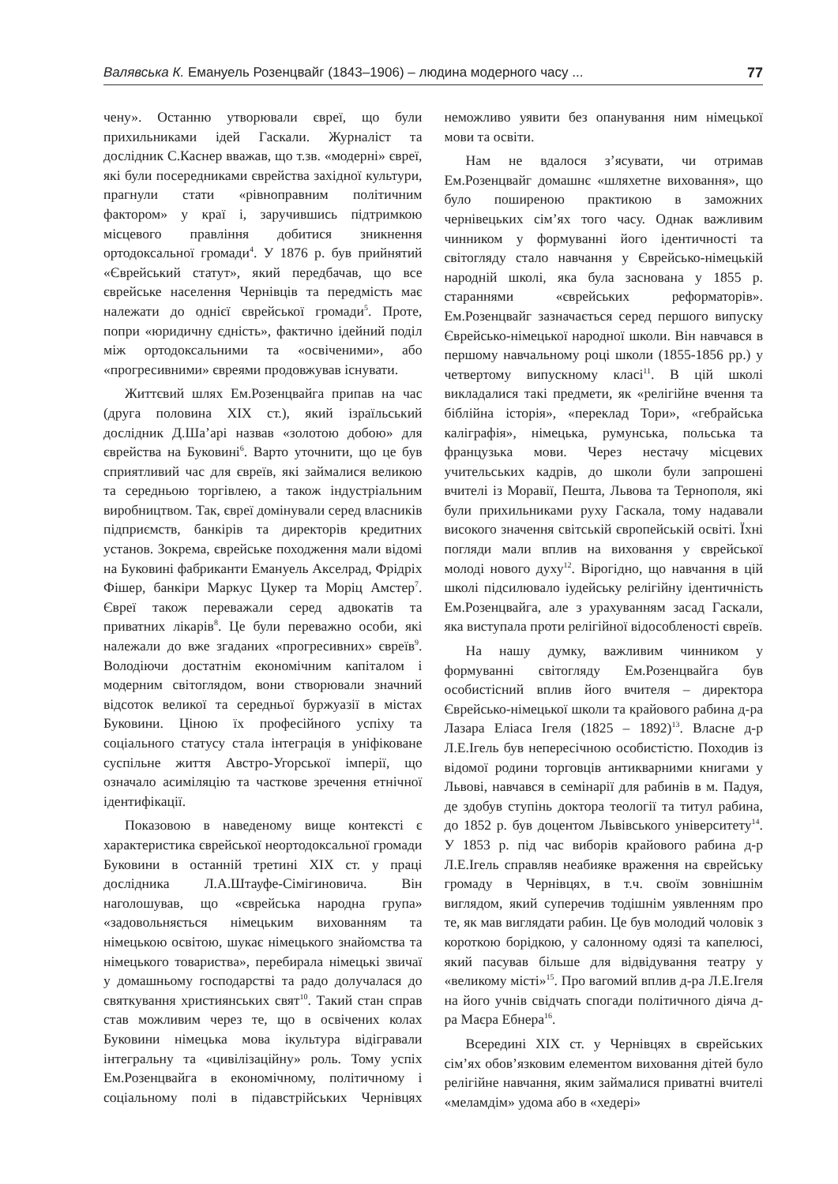Валявська К. Емануель Розенцвайг (1843–1906) – людина модерного часу ... 77
чену». Останню утворювали євреї, що були прихильниками ідей Гаскали. Журналіст та дослідник С.Каснер вважав, що т.зв. «модерні» євреї, які були посередниками єврейства західної культури, прагнули стати «рівноправним політичним фактором» у краї і, заручившись підтримкою місцевого правління добитися зникнення ортодоксальної громади<sup>4</sup>. У 1876 р. був прийнятий «Єврейський статут», який передбачав, що все єврейське населення Чернівців та передмість має належати до однієї єврейської громади<sup>5</sup>. Проте, попри «юридичну єдність», фактично ідейний поділ між ортодоксальними та «освіченими», або «прогресивними» євреями продовжував існувати.
Життєвий шлях Ем.Розенцвайга припав на час (друга половина ХІХ ст.), який ізраїльський дослідник Д.Ша’арі назвав «золотою добою» для єврейства на Буковині<sup>6</sup>. Варто уточнити, що це був сприятливий час для євреїв, які займалися великою та середньою торгівлею, а також індустріальним виробництвом. Так, євреї домінували серед власників підприємств, банкірів та директорів кредитних установ. Зокрема, єврейське походження мали відомі на Буковині фабриканти Емануель Акселрад, Фрідріх Фішер, банкіри Маркус Цукер та Моріц Амстер<sup>7</sup>. Євреї також переважали серед адвокатів та приватних лікарів<sup>8</sup>. Це були переважно особи, які належали до вже згаданих «прогресивних» євреїв<sup>9</sup>. Володіючи достатнім економічним капіталом і модерним світоглядом, вони створювали значний відсоток великої та середньої буржуазії в містах Буковини. Ціною їх професійного успіху та соціального статусу стала інтеграція в уніфіковане суспільне життя Австро-Угорської імперії, що означало асиміляцію та часткове зречення етнічної ідентифікації.
Показовою в наведеному вище контексті є характеристика єврейської неортодоксальної громади Буковини в останній третині ХІХ ст. у праці дослідника Л.А.Штауфе-Сімігиновича. Він наголошував, що «єврейська народна група» «задовольняється німецьким вихованням та німецькою освітою, шукає німецького знайомства та німецького товариства», перебирала німецькі звичаї у домашньому господарстві та радо долучалася до святкування християнських свят<sup>10</sup>. Такий стан справ став можливим через те, що в освічених колах Буковини німецька мова ікультура відігравали інтегральну та «цивілізаційну» роль. Тому успіх Ем.Розенцвайга в економічному, політичному і соціальному полі в підавстрійських Чернівцях неможливо уявити без опанування ним німецької мови та освіти.
Нам не вдалося з’ясувати, чи отримав Ем.Розенцвайг домашнє «шляхетне виховання», що було поширеною практикою в заможних чернівецьких сім’ях того часу. Однак важливим чинником у формуванні його ідентичності та світогляду стало навчання у Єврейсько-німецькій народній школі, яка була заснована у 1855 р. стараннями «єврейських реформаторів». Ем.Розенцвайг зазначається серед першого випуску Єврейсько-німецької народної школи. Він навчався в першому навчальному році школи (1855-1856 рр.) у четвертому випускному класі<sup>11</sup>. В цій школі викладалися такі предмети, як «релігійне вчення та біблійна історія», «переклад Тори», «гебрайська каліграфія», німецька, румунська, польська та французька мови. Через нестачу місцевих учительських кадрів, до школи були запрошені вчителі із Моравії, Пешта, Львова та Тернополя, які були прихильниками руху Гаскала, тому надавали високого значення світській європейській освіті. Їхні погляди мали вплив на виховання у єврейської молоді нового духу<sup>12</sup>. Вірогідно, що навчання в цій школі підсилювало іудейську релігійну ідентичність Ем.Розенцвайга, але з урахуванням засад Гаскали, яка виступала проти релігійної відособленості євреїв.
На нашу думку, важливим чинником у формуванні світогляду Ем.Розенцвайга був особистісний вплив його вчителя – директора Єврейсько-німецької школи та крайового рабина д-ра Лазара Еліаса Ігеля (1825 – 1892)<sup>13</sup>. Власне д-р Л.Е.Ігель був непересічною особистістю. Походив із відомої родини торговців антикварними книгами у Львові, навчався в семінарії для рабинів в м. Падуя, де здобув ступінь доктора теології та титул рабина, до 1852 р. був доцентом Львівського університету<sup>14</sup>. У 1853 р. під час виборів крайового рабина д-р Л.Е.Ігель справляв неабияке враження на єврейську громаду в Чернівцях, в т.ч. своїм зовнішнім виглядом, який суперечив тодішнім уявленням про те, як мав виглядати рабин. Це був молодий чоловік з короткою борідкою, у салонному одязі та капелюсі, який пасував більше для відвідування театру у «великому місті»<sup>15</sup>. Про вагомий вплив д-ра Л.Е.Ігеля на його учнів свідчать спогади політичного діяча д-ра Маєра Ебнера<sup>16</sup>.
Всередині ХІХ ст. у Чернівцях в єврейських сім’ях обов’язковим елементом виховання дітей було релігійне навчання, яким займалися приватні вчителі «меламдім» удома або в «хедері»